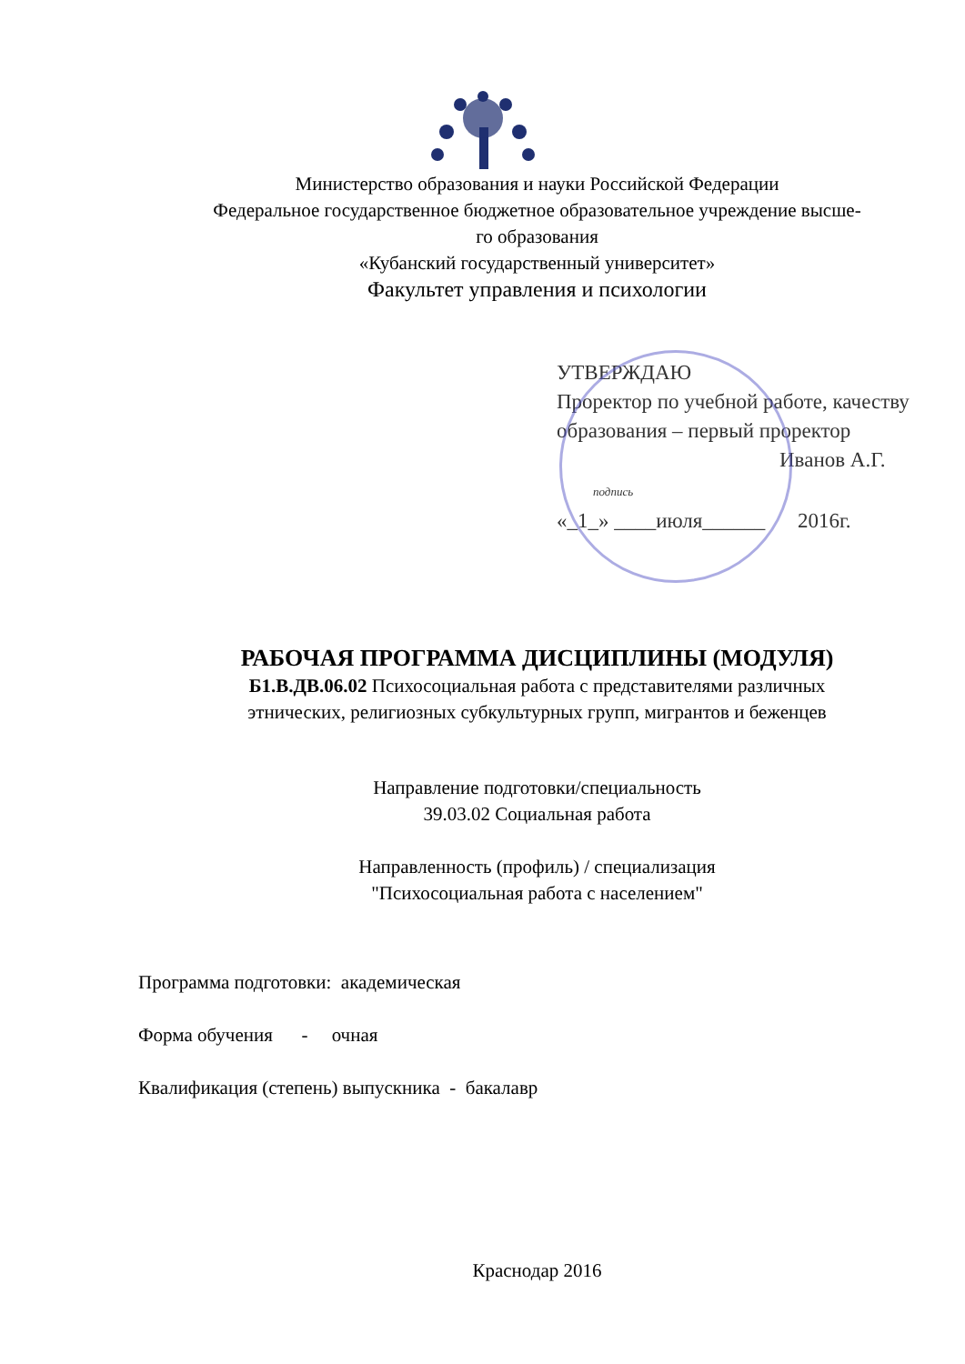Министерство образования и науки Российской Федерации
Федеральное государственное бюджетное образовательное учреждение высше-
го образования
«Кубанский государственный университет»
Факультет управления и психологии
УТВЕРЖДАЮ
Проректор по учебной работе, качеству образования – первый проректор
Иванов А.Г.
подпись
«_1_» ____июля______ 2016г.
РАБОЧАЯ ПРОГРАММА ДИСЦИПЛИНЫ (МОДУЛЯ)
Б1.В.ДВ.06.02 Психосоциальная работа с представителями различных
этнических, религиозных субкультурных групп, мигрантов и беженцев
Направление подготовки/специальность
39.03.02 Социальная работа
Направленность (профиль) / специализация
"Психосоциальная работа с населением"
Программа подготовки: академическая
Форма обучения - очная
Квалификация (степень) выпускника - бакалавр
Краснодар 2016